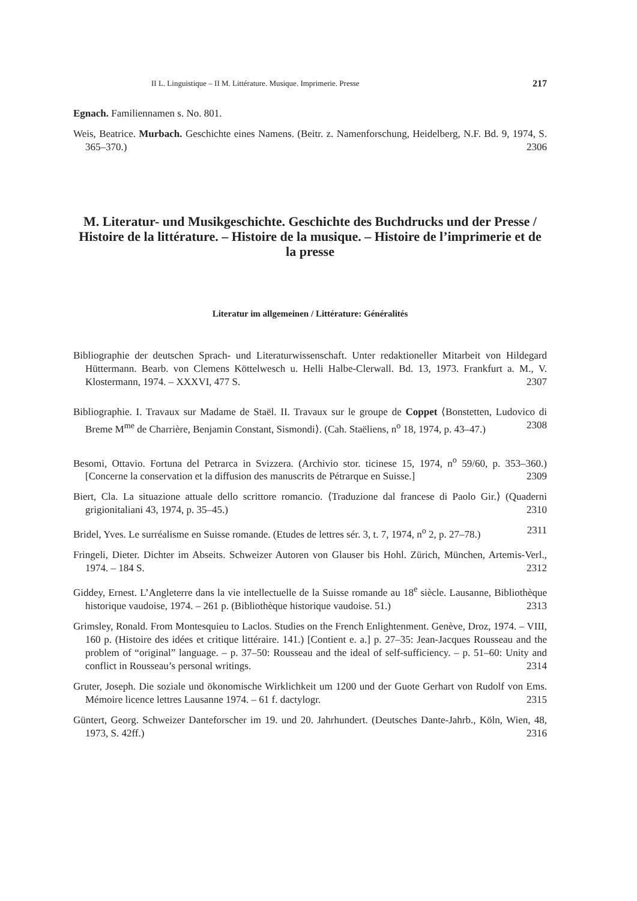II L. Linguistique – II M. Littérature. Musique. Imprimerie. Presse 217
Egnach. Familiennamen s. No. 801.
Weis, Beatrice. Murbach. Geschichte eines Namens. (Beitr. z. Namenforschung, Heidelberg, N.F. Bd. 9, 1974, S. 365–370.) 2306
M. Literatur- und Musikgeschichte. Geschichte des Buchdrucks und der Presse / Histoire de la littérature. – Histoire de la musique. – Histoire de l’imprimerie et de la presse
Literatur im allgemeinen / Littérature: Généralités
Bibliographie der deutschen Sprach- und Literaturwissenschaft. Unter redaktioneller Mitarbeit von Hildegard Hüttermann. Bearb. von Clemens Köttelwesch u. Helli Halbe-Clerwall. Bd. 13, 1973. Frankfurt a. M., V. Klostermann, 1974. – XXXVI, 477 S. 2307
Bibliographie. I. Travaux sur Madame de Staël. II. Travaux sur le groupe de Coppet ⟨Bonstetten, Ludovico di Breme M<sup>me</sup> de Charrière, Benjamin Constant, Sismondi⟩. (Cah. Staëliens, n<sup>o</sup> 18, 1974, p. 43–47.) 2308
Besomi, Ottavio. Fortuna del Petrarca in Svizzera. (Archivio stor. ticinese 15, 1974, n<sup>o</sup> 59/60, p. 353–360.) [Concerne la conservation et la diffusion des manuscrits de Pétrarque en Suisse.] 2309
Biert, Cla. La situazione attuale dello scrittore romancio. ⟨Traduzione dal francese di Paolo Gir.⟩ (Quaderni grigionitaliani 43, 1974, p. 35–45.) 2310
Bridel, Yves. Le surréalisme en Suisse romande. (Etudes de lettres sér. 3, t. 7, 1974, n<sup>o</sup> 2, p. 27–78.) 2311
Fringeli, Dieter. Dichter im Abseits. Schweizer Autoren von Glauser bis Hohl. Zürich, München, Artemis-Verl., 1974. – 184 S. 2312
Giddey, Ernest. L’Angleterre dans la vie intellectuelle de la Suisse romande au 18<sup>e</sup> siècle. Lausanne, Bibliothèque historique vaudoise, 1974. – 261 p. (Bibliothèque historique vaudoise. 51.) 2313
Grimsley, Ronald. From Montesquieu to Laclos. Studies on the French Enlightenment. Genève, Droz, 1974. – VIII, 160 p. (Histoire des idées et critique littéraire. 141.) [Contient e. a.] p. 27–35: Jean-Jacques Rousseau and the problem of “original” language. – p. 37–50: Rousseau and the ideal of self-sufficiency. – p. 51–60: Unity and conflict in Rousseau’s personal writings. 2314
Gruter, Joseph. Die soziale und ökonomische Wirklichkeit um 1200 und der Guote Gerhart von Rudolf von Ems. Mémoire licence lettres Lausanne 1974. – 61 f. dactylogr. 2315
Güntert, Georg. Schweizer Danteforscher im 19. und 20. Jahrhundert. (Deutsches Dante-Jahrb., Köln, Wien, 48, 1973, S. 42ff.) 2316